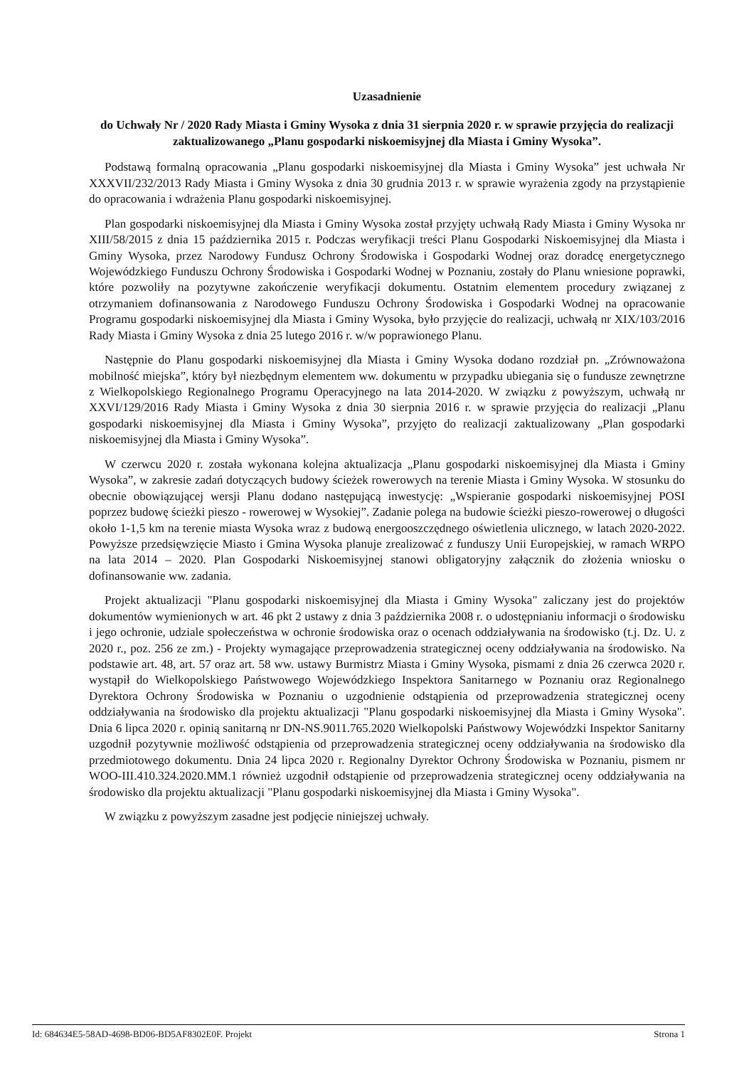Uzasadnienie
do Uchwały Nr / 2020 Rady Miasta i Gminy Wysoka z dnia 31 sierpnia 2020 r. w sprawie przyjęcia do realizacji zaktualizowanego „Planu gospodarki niskoemisyjnej dla Miasta i Gminy Wysoka”.
Podstawą formalną opracowania „Planu gospodarki niskoemisyjnej dla Miasta i Gminy Wysoka” jest uchwała Nr XXXVII/232/2013 Rady Miasta i Gminy Wysoka z dnia 30 grudnia 2013 r. w sprawie wyrażenia zgody na przystąpienie do opracowania i wdrażenia Planu gospodarki niskoemisyjnej.
Plan gospodarki niskoemisyjnej dla Miasta i Gminy Wysoka został przyjęty uchwałą Rady Miasta i Gminy Wysoka nr XIII/58/2015 z dnia 15 października 2015 r. Podczas weryfikacji treści Planu Gospodarki Niskoemisyjnej dla Miasta i Gminy Wysoka, przez Narodowy Fundusz Ochrony Środowiska i Gospodarki Wodnej oraz doradcę energetycznego Wojewódzkiego Funduszu Ochrony Środowiska i Gospodarki Wodnej w Poznaniu, zostały do Planu wniesione poprawki, które pozwoliły na pozytywne zakończenie weryfikacji dokumentu. Ostatnim elementem procedury związanej z otrzymaniem dofinansowania z Narodowego Funduszu Ochrony Środowiska i Gospodarki Wodnej na opracowanie Programu gospodarki niskoemisyjnej dla Miasta i Gminy Wysoka, było przyjęcie do realizacji, uchwałą nr XIX/103/2016 Rady Miasta i Gminy Wysoka z dnia 25 lutego 2016 r. w/w poprawionego Planu.
Następnie do Planu gospodarki niskoemisyjnej dla Miasta i Gminy Wysoka dodano rozdział pn. „Zrównoważona mobilność miejska”, który był niezbędnym elementem ww. dokumentu w przypadku ubiegania się o fundusze zewnętrzne z Wielkopolskiego Regionalnego Programu Operacyjnego na lata 2014-2020. W związku z powyższym, uchwałą nr XXVI/129/2016 Rady Miasta i Gminy Wysoka z dnia 30 sierpnia 2016 r. w sprawie przyjęcia do realizacji „Planu gospodarki niskoemisyjnej dla Miasta i Gminy Wysoka”, przyjęto do realizacji zaktualizowany „Plan gospodarki niskoemisyjnej dla Miasta i Gminy Wysoka”.
W czerwcu 2020 r. została wykonana kolejna aktualizacja „Planu gospodarki niskoemisyjnej dla Miasta i Gminy Wysoka”, w zakresie zadań dotyczących budowy ścieżek rowerowych na terenie Miasta i Gminy Wysoka. W stosunku do obecnie obowiązującej wersji Planu dodano następującą inwestycję: „Wspieranie gospodarki niskoemisyjnej POSI poprzez budowę ścieżki pieszo - rowerowej w Wysokiej”. Zadanie polega na budowie ścieżki pieszo-rowerowej o długości około 1-1,5 km na terenie miasta Wysoka wraz z budową energooszczędnego oświetlenia ulicznego, w latach 2020-2022. Powyższe przedsięwzięcie Miasto i Gmina Wysoka planuje zrealizować z funduszy Unii Europejskiej, w ramach WRPO na lata 2014 – 2020. Plan Gospodarki Niskoemisyjnej stanowi obligatoryjny załącznik do złożenia wniosku o dofinansowanie ww. zadania.
Projekt aktualizacji "Planu gospodarki niskoemisyjnej dla Miasta i Gminy Wysoka" zaliczany jest do projektów dokumentów wymienionych w art. 46 pkt 2 ustawy z dnia 3 października 2008 r. o udostępnianiu informacji o środowisku i jego ochronie, udziale społeczeństwa w ochronie środowiska oraz o ocenach oddziaływania na środowisko (t.j. Dz. U. z 2020 r., poz. 256 ze zm.) - Projekty wymagające przeprowadzenia strategicznej oceny oddziaływania na środowisko. Na podstawie art. 48, art. 57 oraz art. 58 ww. ustawy Burmistrz Miasta i Gminy Wysoka, pismami z dnia 26 czerwca 2020 r. wystąpił do Wielkopolskiego Państwowego Wojewódzkiego Inspektora Sanitarnego w Poznaniu oraz Regionalnego Dyrektora Ochrony Środowiska w Poznaniu o uzgodnienie odstąpienia od przeprowadzenia strategicznej oceny oddziaływania na środowisko dla projektu aktualizacji "Planu gospodarki niskoemisyjnej dla Miasta i Gminy Wysoka". Dnia 6 lipca 2020 r. opinią sanitarną nr DN-NS.9011.765.2020 Wielkopolski Państwowy Wojewódzki Inspektor Sanitarny uzgodnił pozytywnie możliwość odstąpienia od przeprowadzenia strategicznej oceny oddziaływania na środowisko dla przedmiotowego dokumentu. Dnia 24 lipca 2020 r. Regionalny Dyrektor Ochrony Środowiska w Poznaniu, pismem nr WOO-III.410.324.2020.MM.1 również uzgodnił odstąpienie od przeprowadzenia strategicznej oceny oddziaływania na środowisko dla projektu aktualizacji "Planu gospodarki niskoemisyjnej dla Miasta i Gminy Wysoka".
W związku z powyższym zasadne jest podjęcie niniejszej uchwały.
Id: 684634E5-58AD-4698-BD06-BD5AF8302E0F. Projekt Strona 1